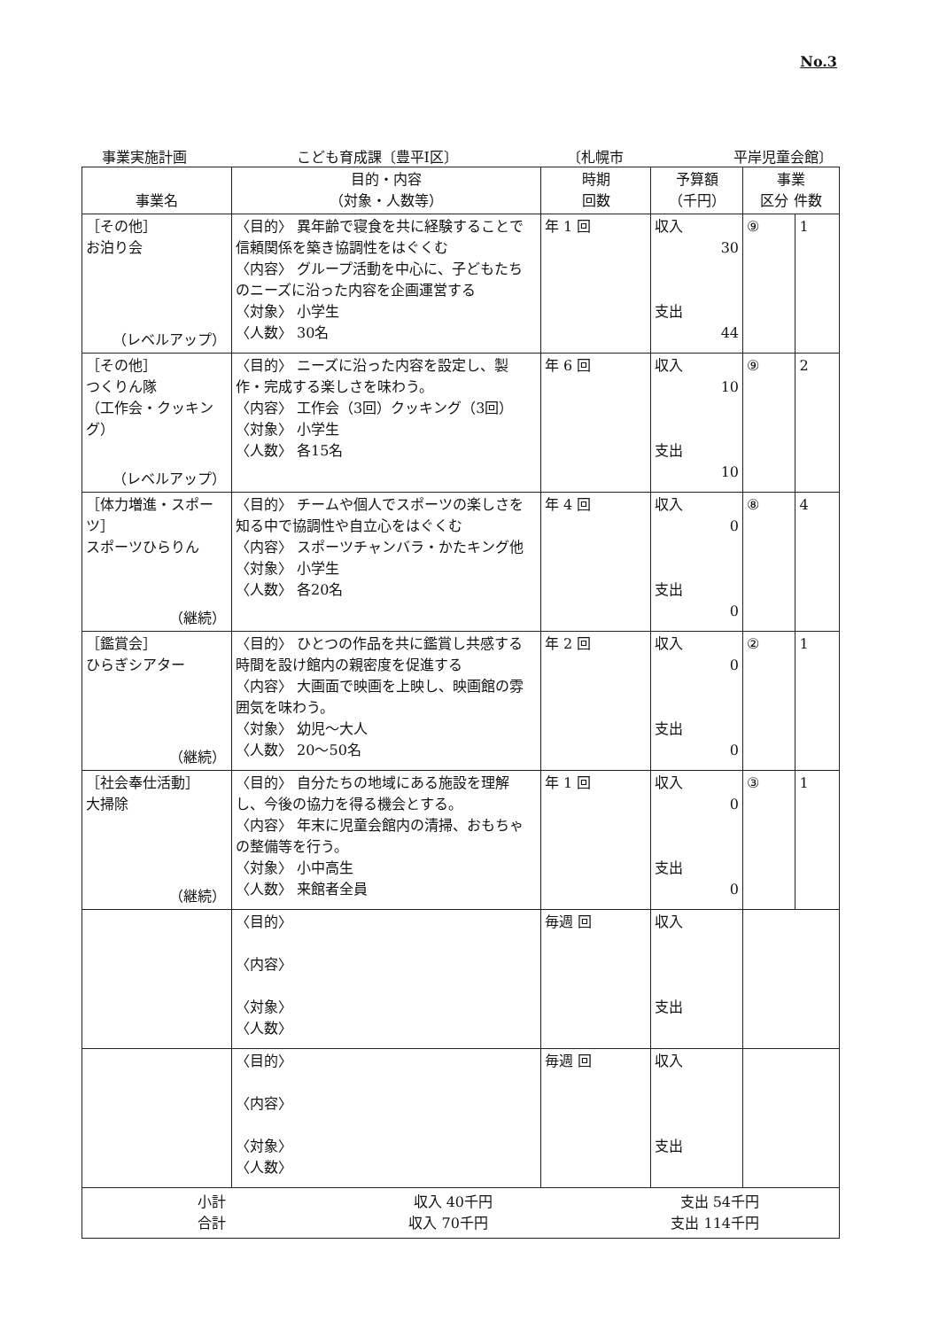No.3
事業実施計画 こども育成課〔豊平Ⅰ区〕 〔札幌市 平岸児童会館〕
| 事業名 | 目的・内容 （対象・人数等） | 時期 回数 | 予算額 （千円） | 事業 区分 件数 | |
| --- | --- | --- | --- | --- | --- |
| ［その他］ お泊り会 （レベルアップ） | 〈目的〉 異年齢で寝食を共に経験することで信頼関係を築き協調性をはぐくむ 〈内容〉 グループ活動を中心に、子どもたちのニーズに沿った内容を企画運営する 〈対象〉 小学生 〈人数〉 30名 | 年 1 回 | 収入 30 支出 44 | ⑨ | 1 |
| ［その他］ つくりん隊 （工作会・クッキング） （レベルアップ） | 〈目的〉 ニーズに沿った内容を設定し、製作・完成する楽しさを味わう。 〈内容〉 工作会（3回）クッキング（3回） 〈対象〉 小学生 〈人数〉 各15名 | 年 6 回 | 収入 10 支出 10 | ⑨ | 2 |
| ［体力増進・スポーツ］ スポーツひらりん （継続） | 〈目的〉 チームや個人でスポーツの楽しさを知る中で協調性や自立心をはぐくむ 〈内容〉 スポーツチャンバラ・かたキング他 〈対象〉 小学生 〈人数〉 各20名 | 年 4 回 | 収入 0 支出 0 | ⑧ | 4 |
| ［鑑賞会］ ひらぎシアター （継続） | 〈目的〉 ひとつの作品を共に鑑賞し共感する時間を設け館内の親密度を促進する 〈内容〉 大画面で映画を上映し、映画館の雰囲気を味わう。 〈対象〉 幼児～大人 〈人数〉 20～50名 | 年 2 回 | 収入 0 支出 0 | ② | 1 |
| ［社会奉仕活動］ 大掃除 （継続） | 〈目的〉 自分たちの地域にある施設を理解し、今後の協力を得る機会とする。 〈内容〉 年末に児童会館内の清掃、おもちゃの整備等を行う。 〈対象〉 小中高生 〈人数〉 来館者全員 | 年 1 回 | 収入 0 支出 0 | ③ | 1 |
| | 〈目的〉 〈内容〉 〈対象〉 〈人数〉 | 毎週 回 | 収入 支出 | | |
| | 〈目的〉 〈内容〉 〈対象〉 〈人数〉 | 毎週 回 | 収入 支出 | | |
| 小計 収入 40千円 支出 54千円 合計 収入 70千円 支出 114千円 | | | | | |